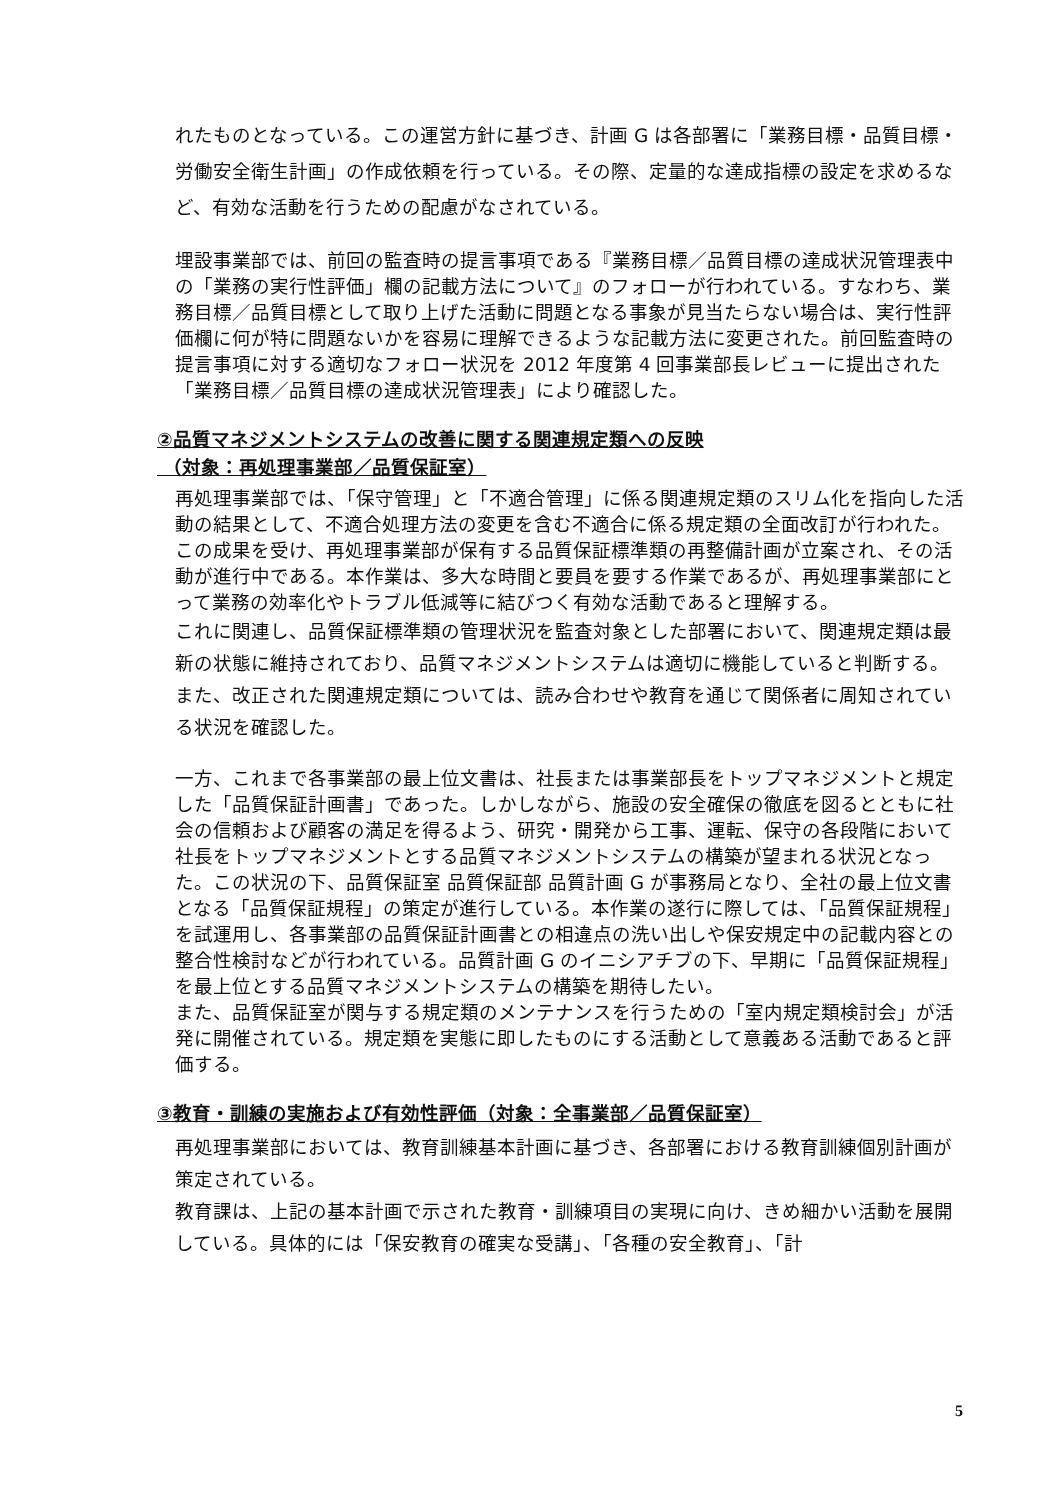れたものとなっている。この運営方針に基づき、計画 G は各部署に「業務目標・品質目標・労働安全衛生計画」の作成依頼を行っている。その際、定量的な達成指標の設定を求めるなど、有効な活動を行うための配慮がなされている。
埋設事業部では、前回の監査時の提言事項である『業務目標／品質目標の達成状況管理表中の「業務の実行性評価」欄の記載方法について』のフォローが行われている。すなわち、業務目標／品質目標として取り上げた活動に問題となる事象が見当たらない場合は、実行性評価欄に何が特に問題ないかを容易に理解できるような記載方法に変更された。前回監査時の提言事項に対する適切なフォロー状況を 2012 年度第 4 回事業部長レビューに提出された「業務目標／品質目標の達成状況管理表」により確認した。
②品質マネジメントシステムの改善に関する関連規定類への反映
（対象：再処理事業部／品質保証室）
再処理事業部では、「保守管理」と「不適合管理」に係る関連規定類のスリム化を指向した活動の結果として、不適合処理方法の変更を含む不適合に係る規定類の全面改訂が行われた。この成果を受け、再処理事業部が保有する品質保証標準類の再整備計画が立案され、その活動が進行中である。本作業は、多大な時間と要員を要する作業であるが、再処理事業部にとって業務の効率化やトラブル低減等に結びつく有効な活動であると理解する。
これに関連し、品質保証標準類の管理状況を監査対象とした部署において、関連規定類は最新の状態に維持されており、品質マネジメントシステムは適切に機能していると判断する。また、改正された関連規定類については、読み合わせや教育を通じて関係者に周知されている状況を確認した。
一方、これまで各事業部の最上位文書は、社長または事業部長をトップマネジメントと規定した「品質保証計画書」であった。しかしながら、施設の安全確保の徹底を図るとともに社会の信頼および顧客の満足を得るよう、研究・開発から工事、運転、保守の各段階において社長をトップマネジメントとする品質マネジメントシステムの構築が望まれる状況となった。この状況の下、品質保証室 品質保証部 品質計画 G が事務局となり、全社の最上位文書となる「品質保証規程」の策定が進行している。本作業の遂行に際しては、「品質保証規程」を試運用し、各事業部の品質保証計画書との相違点の洗い出しや保安規定中の記載内容との整合性検討などが行われている。品質計画 G のイニシアチブの下、早期に「品質保証規程」を最上位とする品質マネジメントシステムの構築を期待したい。
また、品質保証室が関与する規定類のメンテナンスを行うための「室内規定類検討会」が活発に開催されている。規定類を実態に即したものにする活動として意義ある活動であると評価する。
③教育・訓練の実施および有効性評価（対象：全事業部／品質保証室）
再処理事業部においては、教育訓練基本計画に基づき、各部署における教育訓練個別計画が策定されている。
教育課は、上記の基本計画で示された教育・訓練項目の実現に向け、きめ細かい活動を展開している。具体的には「保安教育の確実な受講」、「各種の安全教育」、「計
5